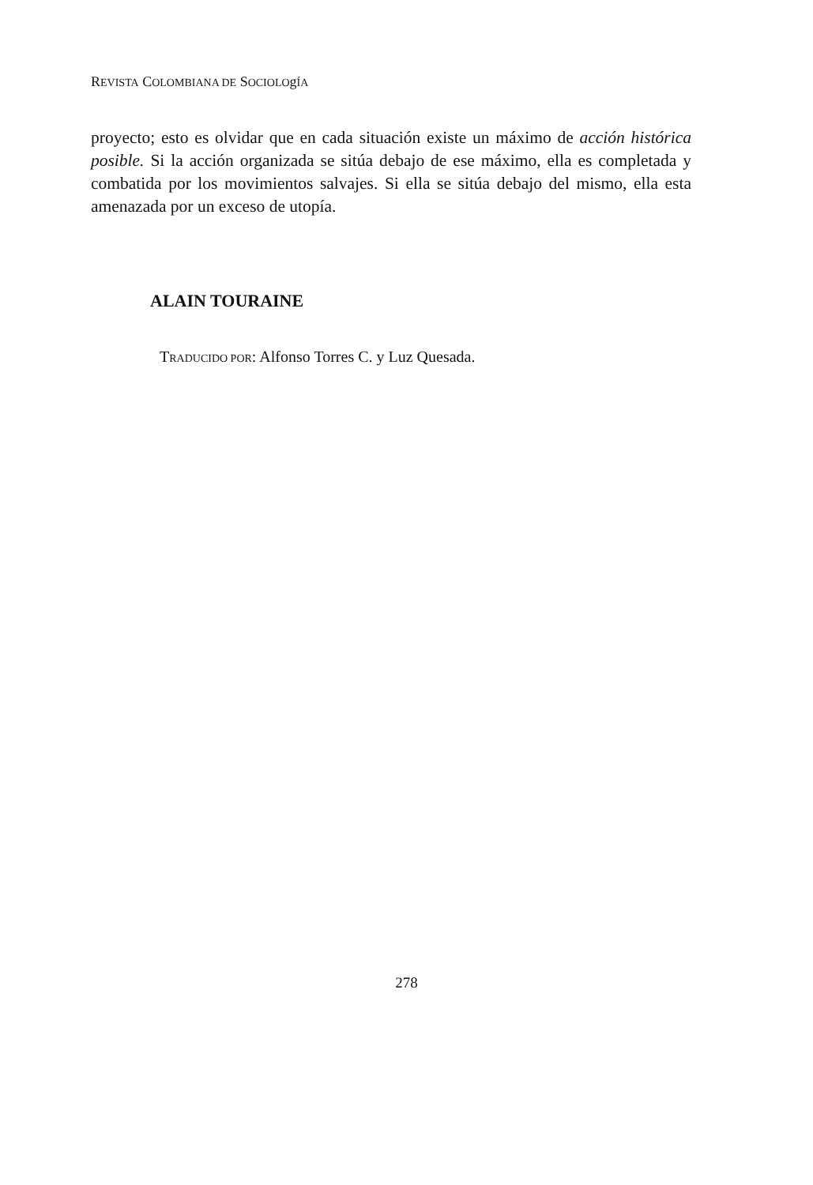REVISTA COLOMBIANA DE SOCIOLOgÍA
proyecto; esto es olvidar que en cada situación existe un máximo de acción histórica posible. Si la acción organizada se sitúa debajo de ese máximo, ella es completada y combatida por los movimientos salvajes. Si ella se sitúa debajo del mismo, ella esta amenazada por un exceso de utopía.
ALAIN TOURAINE
TRADUCIDO POR: Alfonso Torres C. y Luz Quesada.
278